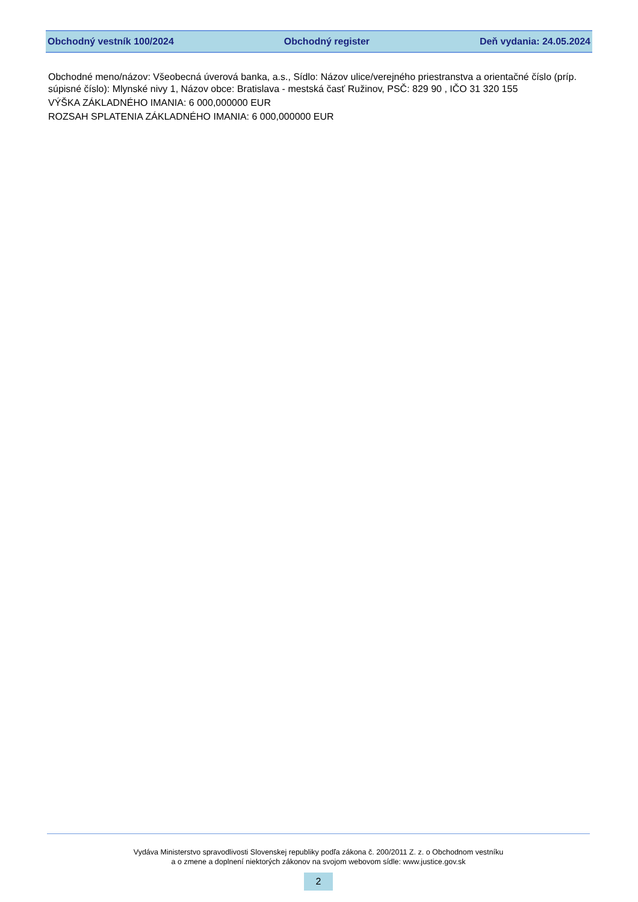Obchodný vestník 100/2024 Obchodný register Deň vydania: 24.05.2024
Obchodné meno/názov: Všeobecná úverová banka, a.s., Sídlo: Názov ulice/verejného priestranstva a orientačné číslo (príp. súpisné číslo): Mlynské nivy 1, Názov obce: Bratislava - mestská časť Ružinov, PSČ: 829 90 , IČO 31 320 155
VÝŠKA ZÁKLADNÉHO IMANIA: 6 000,000000 EUR
ROZSAH SPLATENIA ZÁKLADNÉHO IMANIA: 6 000,000000 EUR
Vydáva Ministerstvo spravodlivosti Slovenskej republiky podľa zákona č. 200/2011 Z. z. o Obchodnom vestníku
a o zmene a doplnení niektorých zákonov na svojom webovom sídle: www.justice.gov.sk
2